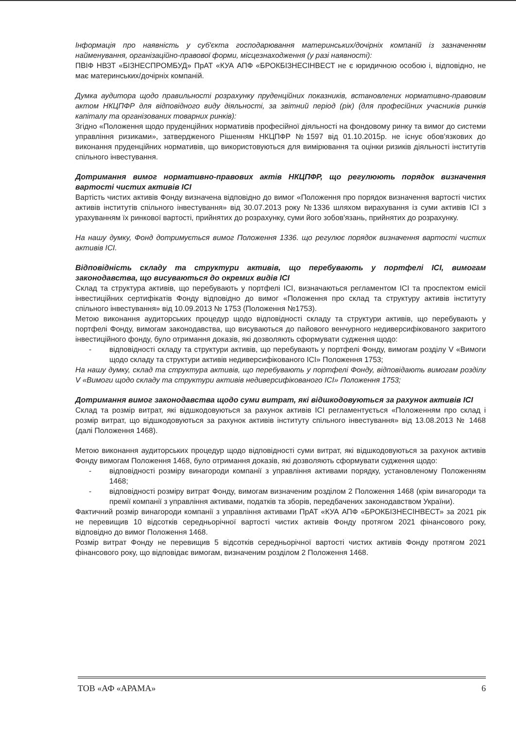Інформація про наявність у суб'єкта господарювання материнських/дочірніх компаній із зазначенням найменування, організаційно-правової форми, місцезнаходження (у разі наявності):
ПВІФ НВЗТ «БІЗНЕСПРОМБУД» ПрАТ «КУА АПФ «БРОКБІЗНЕСІНВЕСТ не є юридичною особою і, відповідно, не має материнських/дочірніх компаній.
Думка аудитора щодо правильності розрахунку пруденційних показників, встановлених нормативно-правовим актом НКЦПФР для відповідного виду діяльності, за звітний період (рік) (для професійних учасників ринків капіталу та організованих товарних ринків):
Згідно «Положення щодо пруденційних нормативів професійної діяльності на фондовому ринку та вимог до системи управління ризиками», затвердженого Рішенням НКЦПФР №1597 від 01.10.2015р. не існує обов'язкових до виконання пруденційних нормативів, що використовуються для вимірювання та оцінки ризиків діяльності інститутів спільного інвестування.
Дотримання вимог нормативно-правових актів НКЦПФР, що регулюють порядок визначення вартості чистих активів ІСІ
Вартість чистих активів Фонду визначена відповідно до вимог «Положення про порядок визначення вартості чистих активів інститутів спільного інвестування» від 30.07.2013 року №1336 шляхом вирахування із суми активів ІСІ з урахуванням їх ринкової вартості, прийнятих до розрахунку, суми його зобов'язань, прийнятих до розрахунку.
На нашу думку, Фонд дотримується вимог Положення 1336. що регулює порядок визначення вартості чистих активів ІСІ.
Відповідність складу та структури активів, що перебувають у портфелі ІСІ, вимогам законодавства, що висуваються до окремих видів ІСІ
Склад та структура активів, що перебувають у портфелі ІСІ, визначаються регламентом ІСІ та проспектом емісії інвестиційних сертифікатів Фонду відповідно до вимог «Положення про склад та структуру активів інституту спільного інвестування» від 10.09.2013 № 1753 (Положення №1753).
Метою виконання аудиторських процедур щодо відповідності складу та структури активів, що перебувають у портфелі Фонду, вимогам законодавства, що висуваються до пайового венчурного недиверсифікованого закритого інвестиційного фонду, було отримання доказів, які дозволяють сформувати судження щодо:
- відповідності складу та структури активів, що перебувають у портфелі Фонду, вимогам розділу V «Вимоги щодо складу та структури активів недиверсифікованого ІСІ» Положення 1753;
На нашу думку, склад та структура активів, що перебувають у портфелі Фонду, відповідають вимогам розділу V «Вимоги щодо складу та структури активів недиверсифікованого ІСІ» Положення 1753;
Дотримання вимог законодавства щодо суми витрат, які відшкодовуються за рахунок активів ІСІ
Склад та розмір витрат, які відшкодовуються за рахунок активів ІСІ регламентується «Положенням про склад і розмір витрат, що відшкодовуються за рахунок активів інституту спільного інвестування» від 13.08.2013 № 1468 (далі Положення 1468).
Метою виконання аудиторських процедур щодо відповідності суми витрат, які відшкодовуються за рахунок активів Фонду вимогам Положення 1468, було отримання доказів, які дозволяють сформувати судження щодо:
- відповідності розміру винагороди компанії з управління активами порядку, установленому Положенням 1468;
- відповідності розміру витрат Фонду, вимогам визначеним розділом 2 Положення 1468 (крім винагороди та премії компанії з управління активами, податків та зборів, передбачених законодавством України).
Фактичний розмір винагороди компанії з управління активами ПрАТ «КУА АПФ «БРОКБІЗНЕСІНВЕСТ» за 2021 рік не перевищив 10 відсотків середньорічної вартості чистих активів Фонду протягом 2021 фінансового року, відповідно до вимог Положення 1468.
Розмір витрат Фонду не перевищив 5 відсотків середньорічної вартості чистих активів Фонду протягом 2021 фінансового року, що відповідає вимогам, визначеним розділом 2 Положення 1468.
ТОВ «АФ «АРАМА» 6